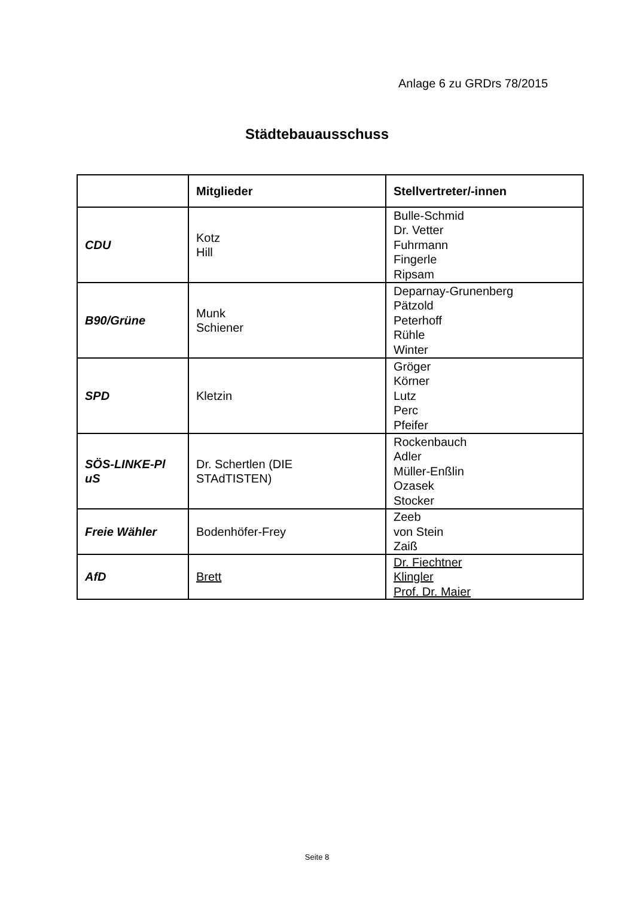Anlage 6 zu GRDrs 78/2015
Städtebauausschuss
| | Mitglieder | Stellvertreter/-innen |
| --- | --- | --- |
| CDU | Kotz Hill | Bulle-Schmid Dr. Vetter Fuhrmann Fingerle Ripsam |
| B90/Grüne | Munk Schiener | Deparnay-Grunenberg Pätzold Peterhoff Rühle Winter |
| SPD | Kletzin | Gröger Körner Lutz Perc Pfeifer |
| SÖS-LINKE-Pl uS | Dr. Schertlen (DIE STAdTISTEN) | Rockenbauch Adler Müller-Enßlin Ozasek Stocker |
| Freie Wähler | Bodenhöfer-Frey | Zeeb von Stein Zaiß |
| AfD | Brett | Dr. Fiechtner Klingler Prof. Dr. Maier |
Seite 8